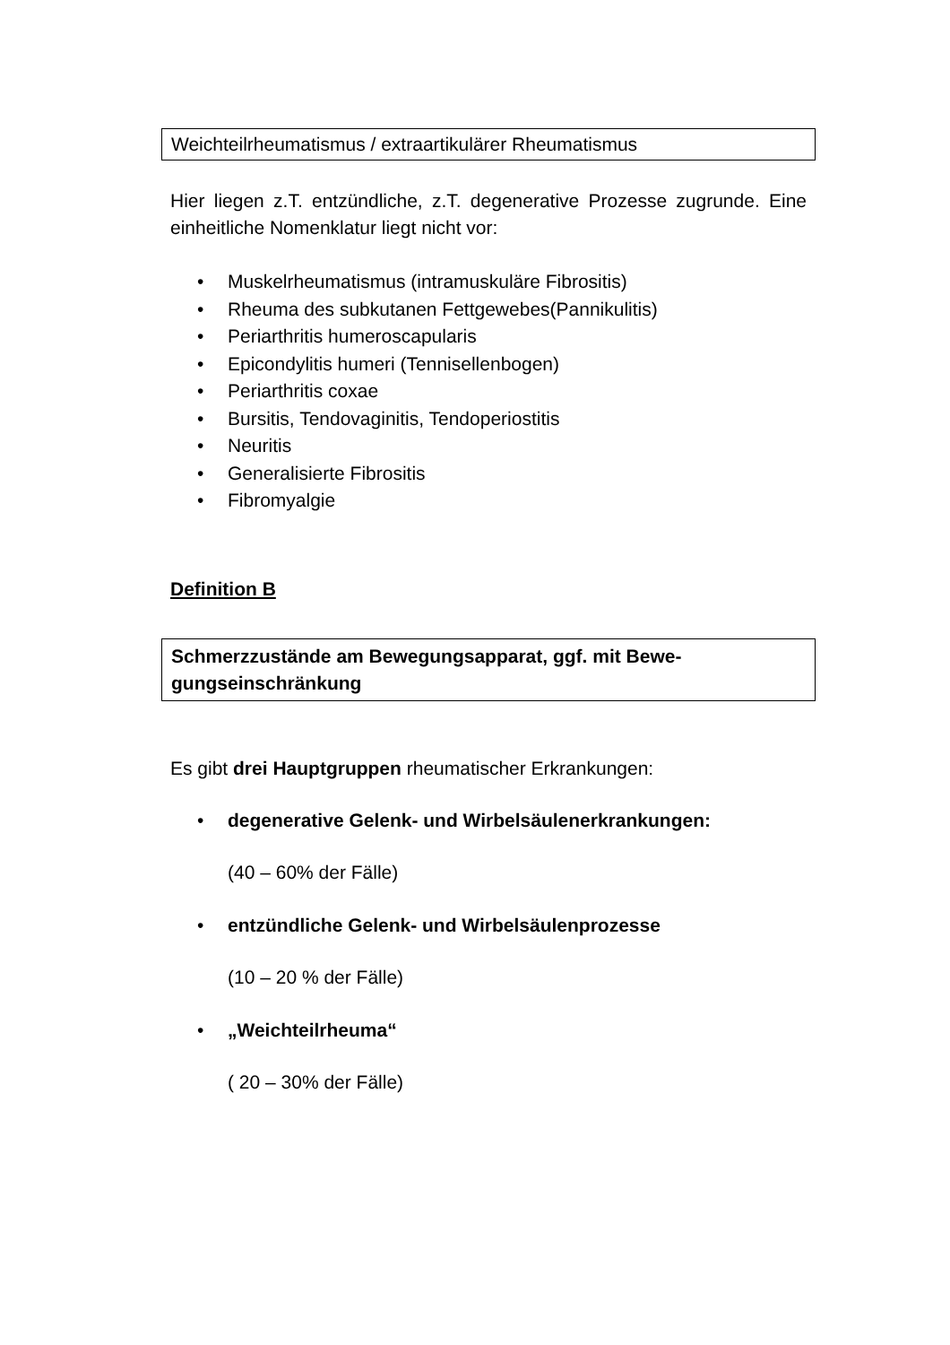Weichteilrheumatismus / extraartikulärer Rheumatismus
Hier liegen z.T. entzündliche, z.T. degenerative Prozesse zugrunde. Eine einheitliche Nomenklatur liegt nicht vor:
• Muskelrheumatismus (intramuskuläre Fibrositis)
• Rheuma des subkutanen Fettgewebes(Pannikulitis)
• Periarthritis humeroscapularis
• Epicondylitis humeri (Tennisellenbogen)
• Periarthritis coxae
• Bursitis, Tendovaginitis, Tendoperiostitis
• Neuritis
• Generalisierte Fibrositis
• Fibromyalgie
Definition B
Schmerzzustände am Bewegungsapparat, ggf. mit Bewe-
gungseinschränkung
Es gibt drei Hauptgruppen rheumatischer Erkrankungen:
• degenerative Gelenk- und Wirbelsäulenerkrankungen:
(40 – 60% der Fälle)
• entzündliche Gelenk- und Wirbelsäulenprozesse
(10 – 20 % der Fälle)
• „Weichteilrheuma“
( 20 – 30% der Fälle)